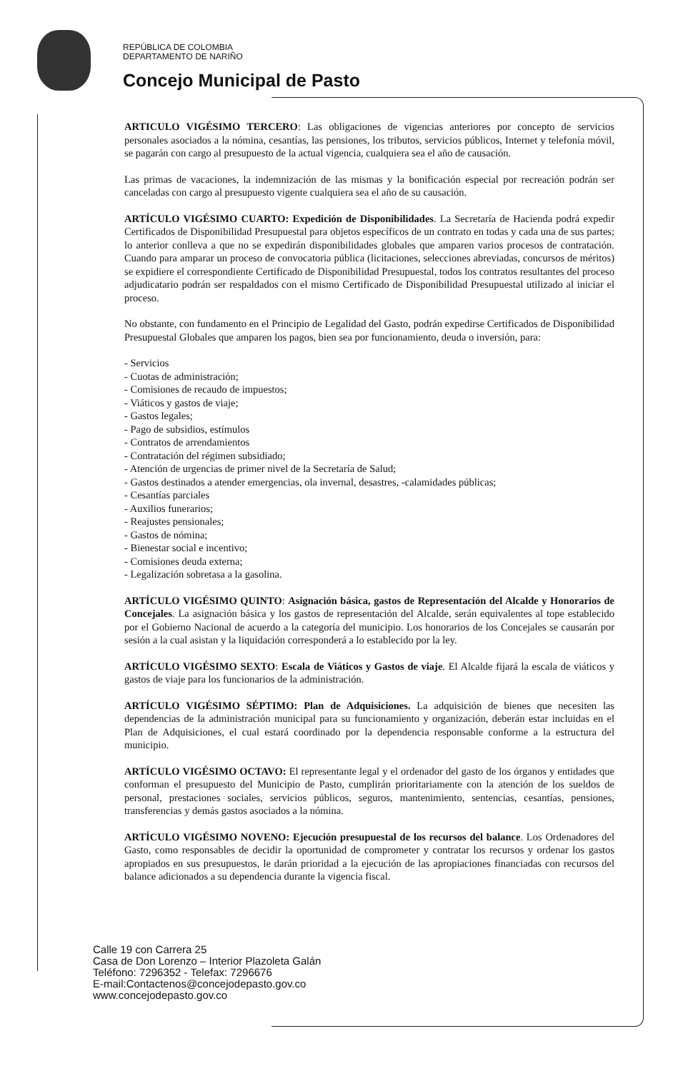REPÚBLICA DE COLOMBIA
DEPARTAMENTO DE NARIÑO
Concejo Municipal de Pasto
ARTICULO VIGÉSIMO TERCERO: Las obligaciones de vigencias anteriores por concepto de servicios personales asociados a la nómina, cesantías, las pensiones, los tributos, servicios públicos, Internet y telefonía móvil, se pagarán con cargo al presupuesto de la actual vigencia, cualquiera sea el año de causación.
Las primas de vacaciones, la indemnización de las mismas y la bonificación especial por recreación podrán ser canceladas con cargo al presupuesto vigente cualquiera sea el año de su causación.
ARTÍCULO VIGÉSIMO CUARTO: Expedición de Disponibilidades. La Secretaría de Hacienda podrá expedir Certificados de Disponibilidad Presupuestal para objetos específicos de un contrato en todas y cada una de sus partes; lo anterior conlleva a que no se expedirán disponibilidades globales que amparen varios procesos de contratación. Cuando para amparar un proceso de convocatoria pública (licitaciones, selecciones abreviadas, concursos de méritos) se expidiere el correspondiente Certificado de Disponibilidad Presupuestal, todos los contratos resultantes del proceso adjudicatario podrán ser respaldados con el mismo Certificado de Disponibilidad Presupuestal utilizado al iniciar el proceso.
No obstante, con fundamento en el Principio de Legalidad del Gasto, podrán expedirse Certificados de Disponibilidad Presupuestal Globales que amparen los pagos, bien sea por funcionamiento, deuda o inversión, para:
- Servicios
- Cuotas de administración;
- Comisiones de recaudo de impuestos;
- Viáticos y gastos de viaje;
- Gastos legales;
- Pago de subsidios, estímulos
- Contratos de arrendamientos
- Contratación del régimen subsidiado;
- Atención de urgencias de primer nivel de la Secretaría de Salud;
- Gastos destinados a atender emergencias, ola invernal, desastres, -calamidades públicas;
- Cesantías parciales
- Auxilios funerarios;
- Reajustes pensionales;
- Gastos de nómina;
- Bienestar social e incentivo;
- Comisiones deuda externa;
- Legalización sobretasa a la gasolina.
ARTÍCULO VIGÉSIMO QUINTO: Asignación básica, gastos de Representación del Alcalde y Honorarios de Concejales. La asignación básica y los gastos de representación del Alcalde, serán equivalentes al tope establecido por el Gobierno Nacional de acuerdo a la categoría del municipio. Los honorarios de los Concejales se causarán por sesión a la cual asistan y la liquidación corresponderá a lo establecido por la ley.
ARTÍCULO VIGÉSIMO SEXTO: Escala de Viáticos y Gastos de viaje. El Alcalde fijará la escala de viáticos y gastos de viaje para los funcionarios de la administración.
ARTÍCULO VIGÉSIMO SÉPTIMO: Plan de Adquisiciones. La adquisición de bienes que necesiten las dependencias de la administración municipal para su funcionamiento y organización, deberán estar incluidas en el Plan de Adquisiciones, el cual estará coordinado por la dependencia responsable conforme a la estructura del municipio.
ARTÍCULO VIGÉSIMO OCTAVO: El representante legal y el ordenador del gasto de los órganos y entidades que conforman el presupuesto del Municipio de Pasto, cumplirán prioritariamente con la atención de los sueldos de personal, prestaciones sociales, servicios públicos, seguros, mantenimiento, sentencias, cesantías, pensiones, transferencias y demás gastos asociados a la nómina.
ARTÍCULO VIGÉSIMO NOVENO: Ejecución presupuestal de los recursos del balance. Los Ordenadores del Gasto, como responsables de decidir la oportunidad de comprometer y contratar los recursos y ordenar los gastos apropiados en sus presupuestos, le darán prioridad a la ejecución de las apropiaciones financiadas con recursos del balance adicionados a su dependencia durante la vigencia fiscal.
Calle 19 con Carrera 25
Casa de Don Lorenzo – Interior Plazoleta Galán
Teléfono: 7296352 - Telefax: 7296676
E-mail:Contactenos@concejodepasto.gov.co
www.concejodepasto.gov.co